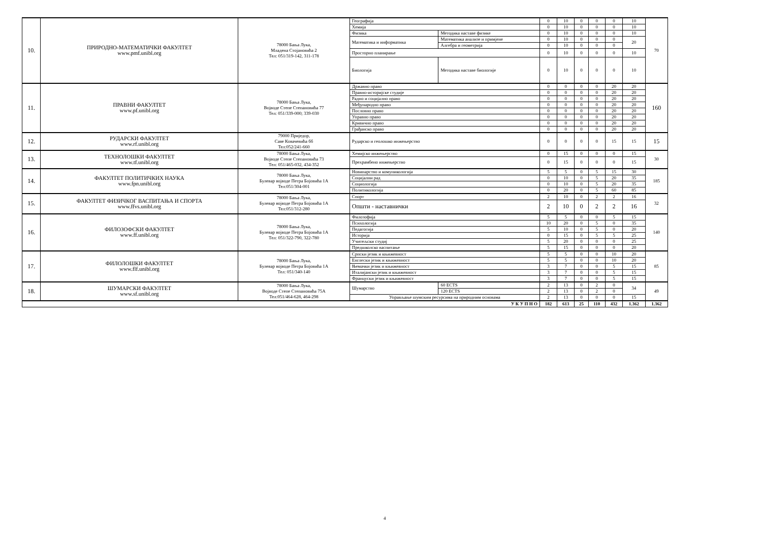| 10. | ПРИРОДНО-МАТЕМАТИЧКИ ФАКУЛТЕТ www.pmf.unibl.org | 78000 Бања Лука, Младена Стојановића 2 Тел: 051/319-142, 311-178 | Географија | | 0 | 10 | 0 | 0 | 0 | 10 | 70 |
| | | | Хемија | | 0 | 10 | 0 | 0 | 0 | 10 | |
| | | | Физика | Методика наставе физике | 0 | 10 | 0 | 0 | 0 | 10 | |
| | | | Математика и информатика | Математика анализе и примјене | 0 | 10 | 0 | 0 | 0 | 20 | |
| | | | | Алгебра и геометрија | 0 | 10 | 0 | 0 | 0 | | |
| | | | Просторно планирање | | 0 | 10 | 0 | 0 | 0 | 10 | |
| | | | Биологија | Методика наставе биологије | 0 | 10 | 0 | 0 | 0 | 10 | |
| 11. | ПРАВНИ ФАКУЛТЕТ www.pf.unibl.org | 78000 Бања Лука, Војводе Степе Степановића 77 Тел: 051/339-000; 339-030 | Државно право | | 0 | 0 | 0 | 0 | 20 | 20 | 160 |
| | | | Правно-историјске студије | | 0 | 0 | 0 | 0 | 20 | 20 | |
| | | | Радно и социјално право | | 0 | 0 | 0 | 0 | 20 | 20 | |
| | | | Међународно право | | 0 | 0 | 0 | 0 | 20 | 20 | |
| | | | Пословно право | | 0 | 0 | 0 | 0 | 20 | 20 | |
| | | | Управно право | | 0 | 0 | 0 | 0 | 20 | 20 | |
| | | | Кривично право | | 0 | 0 | 0 | 0 | 20 | 20 | |
| | | | Грађанско право | | 0 | 0 | 0 | 0 | 20 | 20 | |
| 12. | РУДАРСКИ ФАКУЛТЕТ www.rf.unibl.org | 79000 Приједор, Саве Ковачевића бб Тел:052/241-660 | Рударско и геолошко инжењерство | | 0 | 0 | 0 | 0 | 15 | 15 | 15 |
| 13. | ТЕХНОЛОШКИ ФАКУЛТЕТ www.tf.unibl.org | 78000 Бања Лука, Војводе Степе Степановића 73 Тел: 051/465-032, 434-352 | Хемијско инжењерство | | 0 | 15 | 0 | 0 | 0 | 15 | 30 |
| | | | Прехрамбено инжењерство | | 0 | 15 | 0 | 0 | 0 | 15 | |
| 14. | ФАКУЛТЕТ ПОЛИТИЧКИХ НАУКА www.fpn.unibl.org | 78000 Бања Лука, Булевар војводе Петра Бојовића 1А Тел:051/304-001 | Новинарство и комуникологија | | 5 | 5 | 0 | 5 | 15 | 30 | 185 |
| | | | Социјални рад | | 0 | 10 | 0 | 5 | 20 | 35 | |
| | | | Социологија | | 0 | 10 | 0 | 5 | 20 | 35 | |
| | | | Политикологија | | 0 | 20 | 0 | 5 | 60 | 85 | |
| 15. | ФАКУЛТЕТ ФИЗИЧКОГ ВАСПИТАЊА И СПОРТА www.ffvs.unibl.org | 78000 Бања Лука, Булевар војводе Петра Бојовића 1А Тел:051/312-280 | Спорт | | 2 | 10 | 0 | 2 | 2 | 16 | 32 |
| | | | Општи - наставнички | | 2 | 10 | 0 | 2 | 2 | 16 | |
| 16. | ФИЛОЗОФСКИ ФАКУЛТЕТ www.ff.unibl.org | 78000 Бања Лука, Булевар војводе Петра Бојовића 1А Тел: 051/322-790, 322-780 | Филозофија | | 5 | 5 | 0 | 0 | 5 | 15 | 140 |
| | | | Психологија | | 10 | 20 | 0 | 5 | 0 | 35 | |
| | | | Педагогија | | 5 | 10 | 0 | 5 | 0 | 20 | |
| | | | Историја | | 0 | 15 | 0 | 5 | 5 | 25 | |
| | | | Учитељски студиј | | 5 | 20 | 0 | 0 | 0 | 25 | |
| | | | Предшколско васпитање | | 5 | 15 | 0 | 0 | 0 | 20 | |
| 17. | ФИЛОЛОШКИ ФАКУЛТЕТ www.flf.unibl.org | 78000 Бања Лука, Булевар војводе Петра Бојовића 1А Тел: 051/340-140 | Српски језик и књижевност | | 5 | 5 | 0 | 0 | 10 | 20 | 85 |
| | | | Енглески језик и књижевност | | 5 | 5 | 0 | 0 | 10 | 20 | |
| | | | Њемачки језик и књижевност | | 3 | 7 | 0 | 0 | 5 | 15 | |
| | | | Италијански језик и књижевност | | 3 | 7 | 0 | 0 | 5 | 15 | |
| | | | Француски језик и књижевност | | 3 | 7 | 0 | 0 | 5 | 15 | |
| 18. | ШУМАРСКИ ФАКУЛТЕТ www.sf.unibl.org | 78000 Бања Лука, Војводе Степе Степановића 75А Тел:051/464-628, 464-298 | Шумарство | 60 ECTS | 2 | 13 | 0 | 2 | 0 | 34 | 49 |
| | | | | 120 ECTS | 2 | 13 | 0 | 2 | 0 | | |
| | | | Управљање шумским ресурсима на природним основама | | 2 | 13 | 0 | 0 | 0 | 15 | |
| У К У П Н О | | | | | 182 | 613 | 25 | 110 | 432 | 1.362 | 1.362 |
4